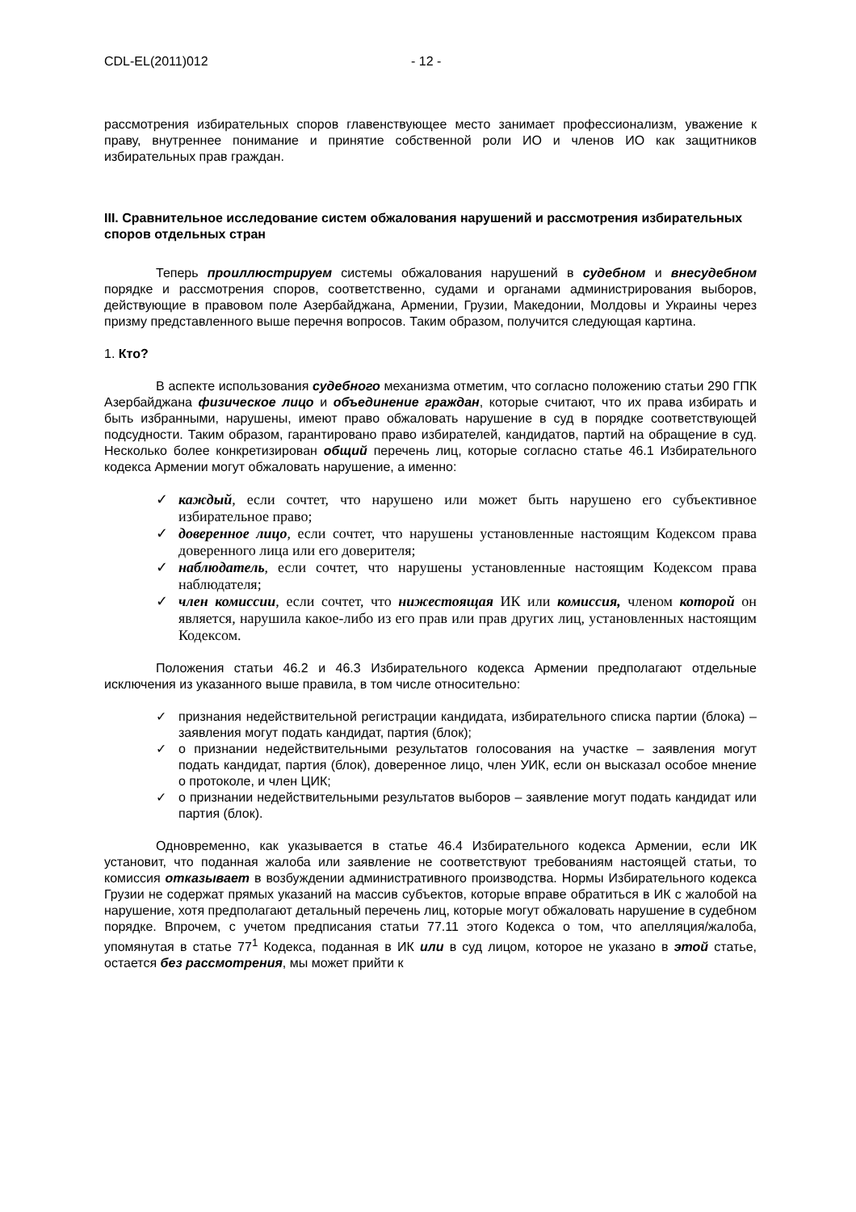CDL-EL(2011)012 - 12 -
рассмотрения избирательных споров главенствующее место занимает профессионализм, уважение к праву, внутреннее понимание и принятие собственной роли ИО и членов ИО как защитников избирательных прав граждан.
III. Сравнительное исследование систем обжалования нарушений и рассмотрения избирательных споров отдельных стран
Теперь проиллюстрируем системы обжалования нарушений в судебном и внесудебном порядке и рассмотрения споров, соответственно, судами и органами администрирования выборов, действующие в правовом поле Азербайджана, Армении, Грузии, Македонии, Молдовы и Украины через призму представленного выше перечня вопросов. Таким образом, получится следующая картина.
1. Кто?
В аспекте использования судебного механизма отметим, что согласно положению статьи 290 ГПК Азербайджана физическое лицо и объединение граждан, которые считают, что их права избирать и быть избранными, нарушены, имеют право обжаловать нарушение в суд в порядке соответствующей подсудности. Таким образом, гарантировано право избирателей, кандидатов, партий на обращение в суд. Несколько более конкретизирован общий перечень лиц, которые согласно статье 46.1 Избирательного кодекса Армении могут обжаловать нарушение, а именно:
✓ каждый, если сочтет, что нарушено или может быть нарушено его субъективное избирательное право;
✓ доверенное лицо, если сочтет, что нарушены установленные настоящим Кодексом права доверенного лица или его доверителя;
✓ наблюдатель, если сочтет, что нарушены установленные настоящим Кодексом права наблюдателя;
✓ член комиссии, если сочтет, что нижестоящая ИК или комиссия, членом которой он является, нарушила какое-либо из его прав или прав других лиц, установленных настоящим Кодексом.
Положения статьи 46.2 и 46.3 Избирательного кодекса Армении предполагают отдельные исключения из указанного выше правила, в том числе относительно:
✓ признания недействительной регистрации кандидата, избирательного списка партии (блока) – заявления могут подать кандидат, партия (блок);
✓ о признании недействительными результатов голосования на участке – заявления могут подать кандидат, партия (блок), доверенное лицо, член УИК, если он высказал особое мнение о протоколе, и член ЦИК;
✓ о признании недействительными результатов выборов – заявление могут подать кандидат или партия (блок).
Одновременно, как указывается в статье 46.4 Избирательного кодекса Армении, если ИК установит, что поданная жалоба или заявление не соответствуют требованиям настоящей статьи, то комиссия отказывает в возбуждении административного производства. Нормы Избирательного кодекса Грузии не содержат прямых указаний на массив субъектов, которые вправе обратиться в ИК с жалобой на нарушение, хотя предполагают детальный перечень лиц, которые могут обжаловать нарушение в судебном порядке. Впрочем, с учетом предписания статьи 77.11 этого Кодекса о том, что апелляция/жалоба, упомянутая в статье 77<sup>1</sup> Кодекса, поданная в ИК или в суд лицом, которое не указано в этой статье, остается без рассмотрения, мы может прийти к